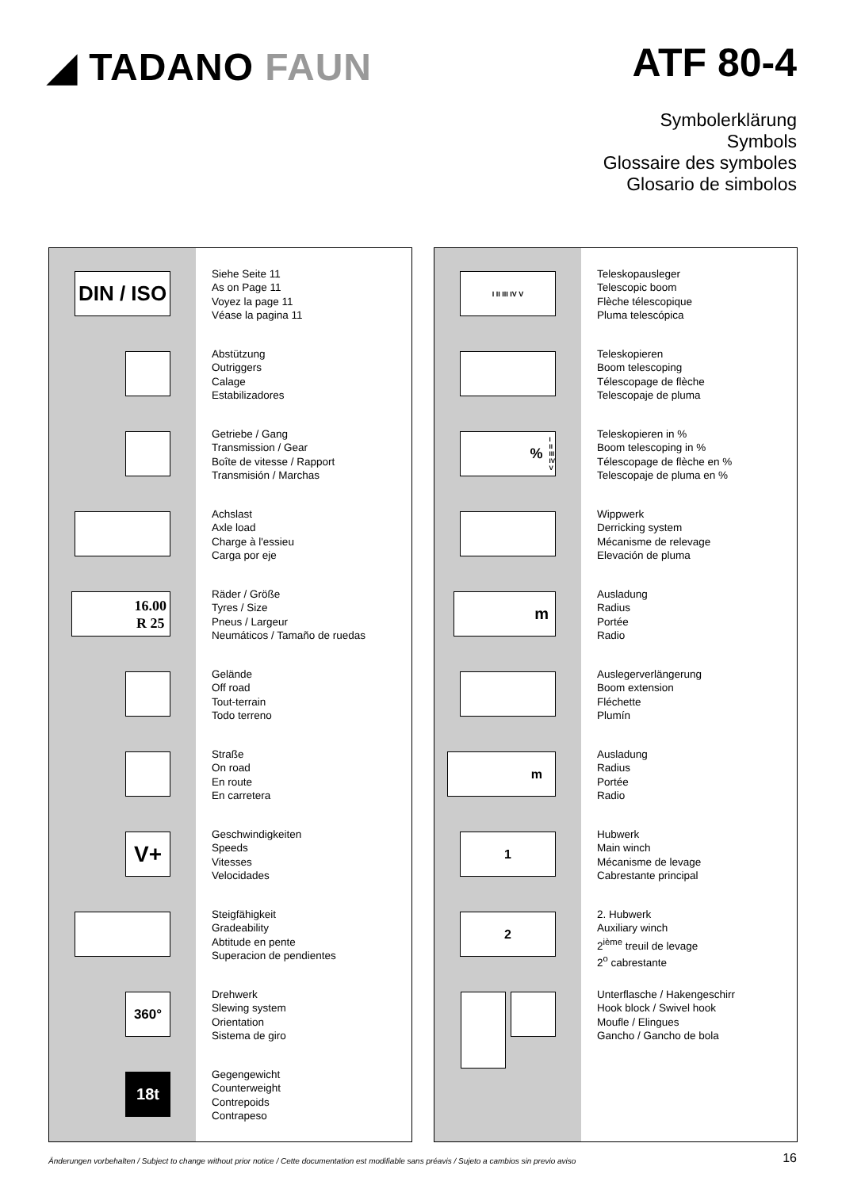◢ TADANO FAUN
ATF 80-4
Symbolerklärung
Symbols
Glossaire des symboles
Glosario de simbolos
DIN / ISO
Siehe Seite 11
As on Page 11
Voyez la page 11
Véase la pagina 11
Abstützung
Outriggers
Calage
Estabilizadores
Getriebe / Gang
Transmission / Gear
Boîte de vitesse / Rapport
Transmisión / Marchas
Achslast
Axle load
Charge à l'essieu
Carga por eje
16.00
R 25
Räder / Größe
Tyres / Size
Pneus / Largeur
Neumáticos / Tamaño de ruedas
Gelände
Off road
Tout-terrain
Todo terreno
Straße
On road
En route
En carretera
V+
Geschwindigkeiten
Speeds
Vitesses
Velocidades
Steigfähigkeit
Gradeability
Abtitude en pente
Superacion de pendientes
360°
Drehwerk
Slewing system
Orientation
Sistema de giro
18t
Gegengewicht
Counterweight
Contrepoids
Contrapeso
I II III IV V
Teleskopausleger
Telescopic boom
Flèche télescopique
Pluma telescópica
Teleskopieren
Boom telescoping
Télescopage de flèche
Telescopaje de pluma
% I
II
III
IV
V
Teleskopieren in %
Boom telescoping in %
Télescopage de flèche en %
Telescopaje de pluma en %
Wippwerk
Derricking system
Mécanisme de relevage
Elevación de pluma
m
Ausladung
Radius
Portée
Radio
Auslegerverlängerung
Boom extension
Fléchette
Plumín
m
Ausladung
Radius
Portée
Radio
1
Hubwerk
Main winch
Mécanisme de levage
Cabrestante principal
2
2. Hubwerk
Auxiliary winch
2<sup>ième</sup> treuil de levage
2<sup>o</sup> cabrestante
Unterflasche / Hakengeschirr
Hook block / Swivel hook
Moufle / Elingues
Gancho / Gancho de bola
Änderungen vorbehalten / Subject to change without prior notice / Cette documentation est modifiable sans préavis / Sujeto a cambios sin previo aviso 16